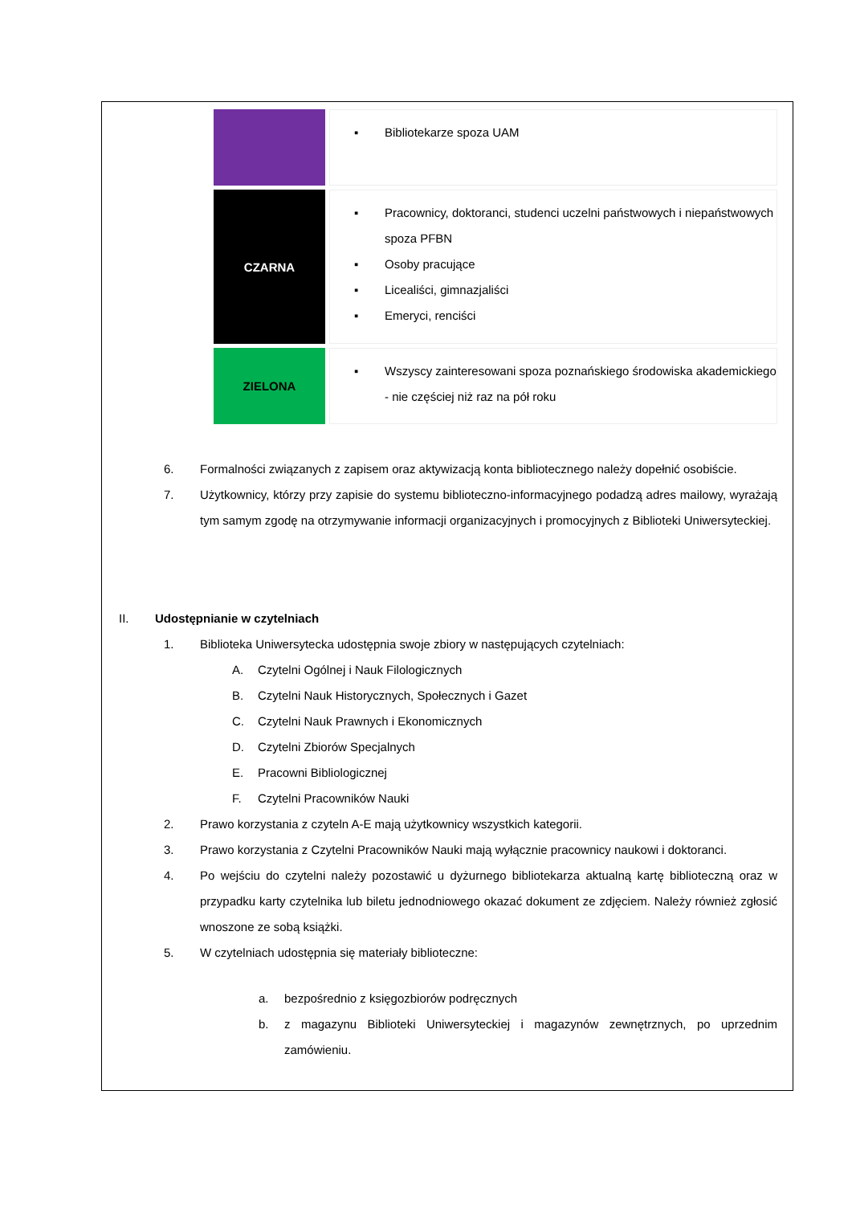| | ▪ Bibliotekarze spoza UAM |
| CZARNA | ▪ Pracownicy, doktoranci, studenci uczelni państwowych i niepaństwowych spoza PFBN ▪ Osoby pracujące ▪ Licealiści, gimnazjaliści ▪ Emeryci, renciści |
| ZIELONA | ▪ Wszyscy zainteresowani spoza poznańskiego środowiska akademickiego - nie częściej niż raz na pół roku |
6. Formalności związanych z zapisem oraz aktywizacją konta bibliotecznego należy dopełnić osobiście.
7. Użytkownicy, którzy przy zapisie do systemu biblioteczno-informacyjnego podadzą adres mailowy, wyrażają tym samym zgodę na otrzymywanie informacji organizacyjnych i promocyjnych z Biblioteki Uniwersyteckiej.
II. Udostępnianie w czytelniach
1. Biblioteka Uniwersytecka udostępnia swoje zbiory w następujących czytelniach:
A. Czytelni Ogólnej i Nauk Filologicznych
B. Czytelni Nauk Historycznych, Społecznych i Gazet
C. Czytelni Nauk Prawnych i Ekonomicznych
D. Czytelni Zbiorów Specjalnych
E. Pracowni Bibliologicznej
F. Czytelni Pracowników Nauki
2. Prawo korzystania z czyteln A-E mają użytkownicy wszystkich kategorii.
3. Prawo korzystania z Czytelni Pracowników Nauki mają wyłącznie pracownicy naukowi i doktoranci.
4. Po wejściu do czytelni należy pozostawić u dyżurnego bibliotekarza aktualną kartę biblioteczną oraz w przypadku karty czytelnika lub biletu jednodniowego okazać dokument ze zdjęciem. Należy również zgłosić wnoszone ze sobą książki.
5. W czytelniach udostępnia się materiały biblioteczne:
a. bezpośrednio z księgozbiorów podręcznych
b. z magazynu Biblioteki Uniwersyteckiej i magazynów zewnętrznych, po uprzednim zamówieniu.